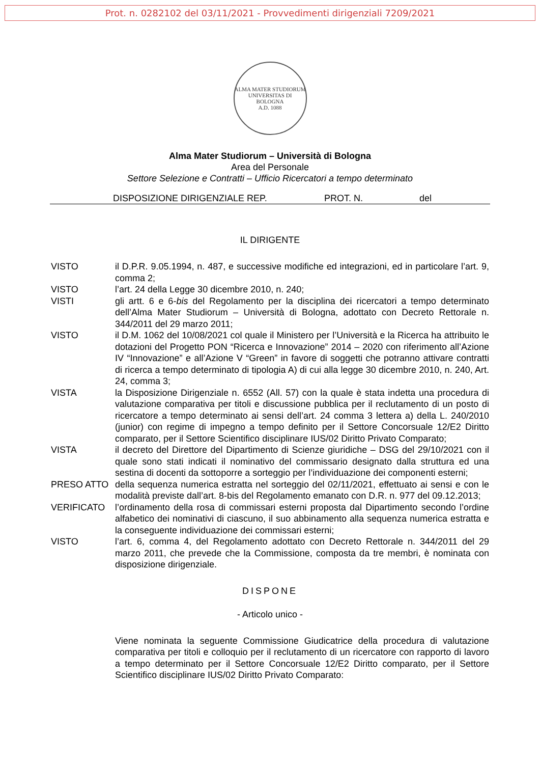Prot. n. 0282102 del 03/11/2021 - Provvedimenti dirigenziali 7209/2021
ALMA MATER STUDIORUM
UNIVERSITAS DI BOLOGNA
A.D. 1088
Alma Mater Studiorum – Università di Bologna
Area del Personale
Settore Selezione e Contratti – Ufficio Ricercatori a tempo determinato
DISPOSIZIONE DIRIGENZIALE REP. PROT. N. del
IL DIRIGENTE
VISTO il D.P.R. 9.05.1994, n. 487, e successive modifiche ed integrazioni, ed in particolare l’art. 9, comma 2;
VISTO l’art. 24 della Legge 30 dicembre 2010, n. 240;
VISTI gli artt. 6 e 6-bis del Regolamento per la disciplina dei ricercatori a tempo determinato dell’Alma Mater Studiorum – Università di Bologna, adottato con Decreto Rettorale n. 344/2011 del 29 marzo 2011;
VISTO il D.M. 1062 del 10/08/2021 col quale il Ministero per l’Università e la Ricerca ha attribuito le dotazioni del Progetto PON “Ricerca e Innovazione” 2014 – 2020 con riferimento all’Azione IV “Innovazione” e all’Azione V “Green” in favore di soggetti che potranno attivare contratti di ricerca a tempo determinato di tipologia A) di cui alla legge 30 dicembre 2010, n. 240, Art. 24, comma 3;
VISTA la Disposizione Dirigenziale n. 6552 (All. 57) con la quale è stata indetta una procedura di valutazione comparativa per titoli e discussione pubblica per il reclutamento di un posto di ricercatore a tempo determinato ai sensi dell’art. 24 comma 3 lettera a) della L. 240/2010 (junior) con regime di impegno a tempo definito per il Settore Concorsuale 12/E2 Diritto comparato, per il Settore Scientifico disciplinare IUS/02 Diritto Privato Comparato;
VISTA il decreto del Direttore del Dipartimento di Scienze giuridiche – DSG del 29/10/2021 con il quale sono stati indicati il nominativo del commissario designato dalla struttura ed una sestina di docenti da sottoporre a sorteggio per l’individuazione dei componenti esterni;
PRESO ATTO della sequenza numerica estratta nel sorteggio del 02/11/2021, effettuato ai sensi e con le modalità previste dall’art. 8-bis del Regolamento emanato con D.R. n. 977 del 09.12.2013;
VERIFICATO l’ordinamento della rosa di commissari esterni proposta dal Dipartimento secondo l’ordine alfabetico dei nominativi di ciascuno, il suo abbinamento alla sequenza numerica estratta e la conseguente individuazione dei commissari esterni;
VISTO l’art. 6, comma 4, del Regolamento adottato con Decreto Rettorale n. 344/2011 del 29 marzo 2011, che prevede che la Commissione, composta da tre membri, è nominata con disposizione dirigenziale.
DISPONE
- Articolo unico -
Viene nominata la seguente Commissione Giudicatrice della procedura di valutazione comparativa per titoli e colloquio per il reclutamento di un ricercatore con rapporto di lavoro a tempo determinato per il Settore Concorsuale 12/E2 Diritto comparato, per il Settore Scientifico disciplinare IUS/02 Diritto Privato Comparato: